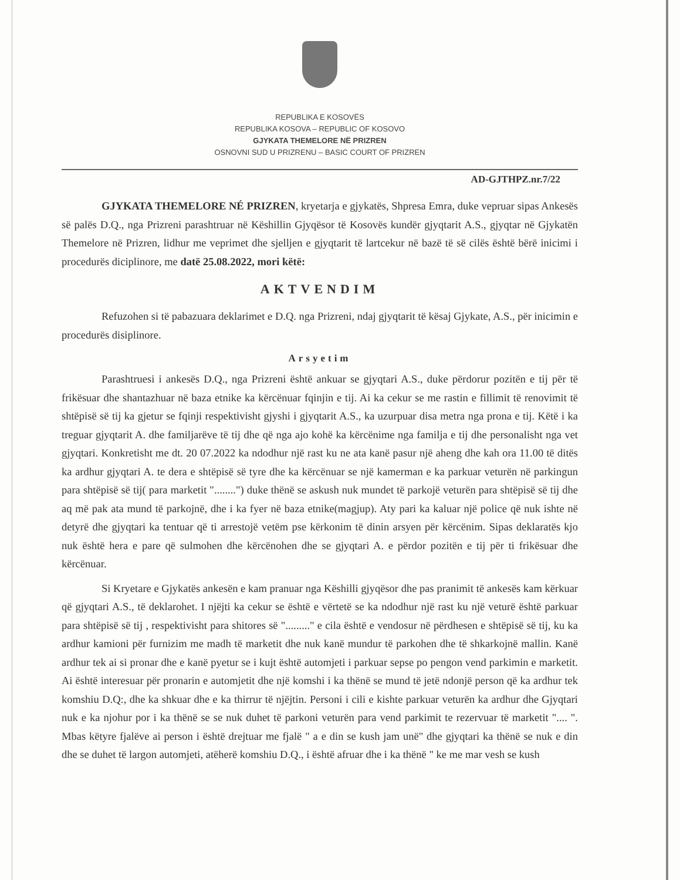REPUBLIKA E KOSOVËS
REPUBLIKA KOSOVA – REPUBLIC OF KOSOVO
GJYKATA THEMELORE NË PRIZREN
OSNOVNI SUD U PRIZRENU – BASIC COURT OF PRIZREN
AD-GJTHPZ.nr.7/22
GJYKATA THEMELORE NÉ PRIZREN, kryetarja e gjykatës, Shpresa Emra, duke vepruar sipas Ankesës së palës D.Q., nga Prizreni parashtruar në Këshillin Gjyqësor të Kosovës kundër gjyqtarit A.S., gjyqtar në Gjykatën Themelore në Prizren, lidhur me veprimet dhe sjelljen e gjyqtarit të lartcekur në bazë të së cilës është bërë inicimi i procedurës diciplinore, me datë 25.08.2022, mori këtë:
AKTVENDIM
Refuzohen si të pabazuara deklarimet e D.Q. nga Prizreni, ndaj gjyqtarit të kësaj Gjykate, A.S., për inicimin e procedurës disiplinore.
Arsyetim
Parashtruesi i ankesës D.Q., nga Prizreni është ankuar se gjyqtari A.S., duke përdorur pozitën e tij për të frikësuar dhe shantazhuar në baza etnike ka kërcënuar fqinjin e tij. Ai ka cekur se me rastin e fillimit të renovimit të shtëpisë së tij ka gjetur se fqinji respektivisht gjyshi i gjyqtarit A.S., ka uzurpuar disa metra nga prona e tij. Këtë i ka treguar gjyqtarit A. dhe familjarëve të tij dhe që nga ajo kohë ka kërcënime nga familja e tij dhe personalisht nga vet gjyqtari. Konkretisht me dt. 20 07.2022 ka ndodhur një rast ku ne ata kanë pasur një aheng dhe kah ora 11.00 të ditës ka ardhur gjyqtari A. te dera e shtëpisë së tyre dhe ka kërcënuar se një kamerman e ka parkuar veturën në parkingun para shtëpisë së tij( para marketit "........") duke thënë se askush nuk mundet të parkojë veturën para shtëpisë së tij dhe aq më pak ata mund të parkojnë, dhe i ka fyer në baza etnike(magjup). Aty pari ka kaluar një police që nuk ishte në detyrë dhe gjyqtari ka tentuar që ti arrestojë vetëm pse kërkonim të dinin arsyen për kërcënim. Sipas deklaratës kjo nuk është hera e pare që sulmohen dhe kërcënohen dhe se gjyqtari A. e përdor pozitën e tij për ti frikësuar dhe kërcënuar.
Si Kryetare e Gjykatës ankesën e kam pranuar nga Këshilli gjyqësor dhe pas pranimit të ankesës kam kërkuar që gjyqtari A.S., të deklarohet. I njëjti ka cekur se është e vërtetë se ka ndodhur një rast ku një veturë është parkuar para shtëpisë së tij , respektivisht para shitores së "........." e cila është e vendosur në përdhesen e shtëpisë së tij, ku ka ardhur kamioni për furnizim me madh të marketit dhe nuk kanë mundur të parkohen dhe të shkarkojnë mallin. Kanë ardhur tek ai si pronar dhe e kanë pyetur se i kujt është automjeti i parkuar sepse po pengon vend parkimin e marketit. Ai është interesuar për pronarin e automjetit dhe një komshi i ka thënë se mund të jetë ndonjë person që ka ardhur tek komshiu D.Q:, dhe ka shkuar dhe e ka thirrur të njëjtin. Personi i cili e kishte parkuar veturën ka ardhur dhe Gjyqtari nuk e ka njohur por i ka thënë se se nuk duhet të parkoni veturën para vend parkimit te rezervuar të marketit ".... ". Mbas këtyre fjalëve ai person i është drejtuar me fjalë " a e din se kush jam unë" dhe gjyqtari ka thënë se nuk e din dhe se duhet të largon automjeti, atëherë komshiu D.Q., i është afruar dhe i ka thënë " ke me mar vesh se kush